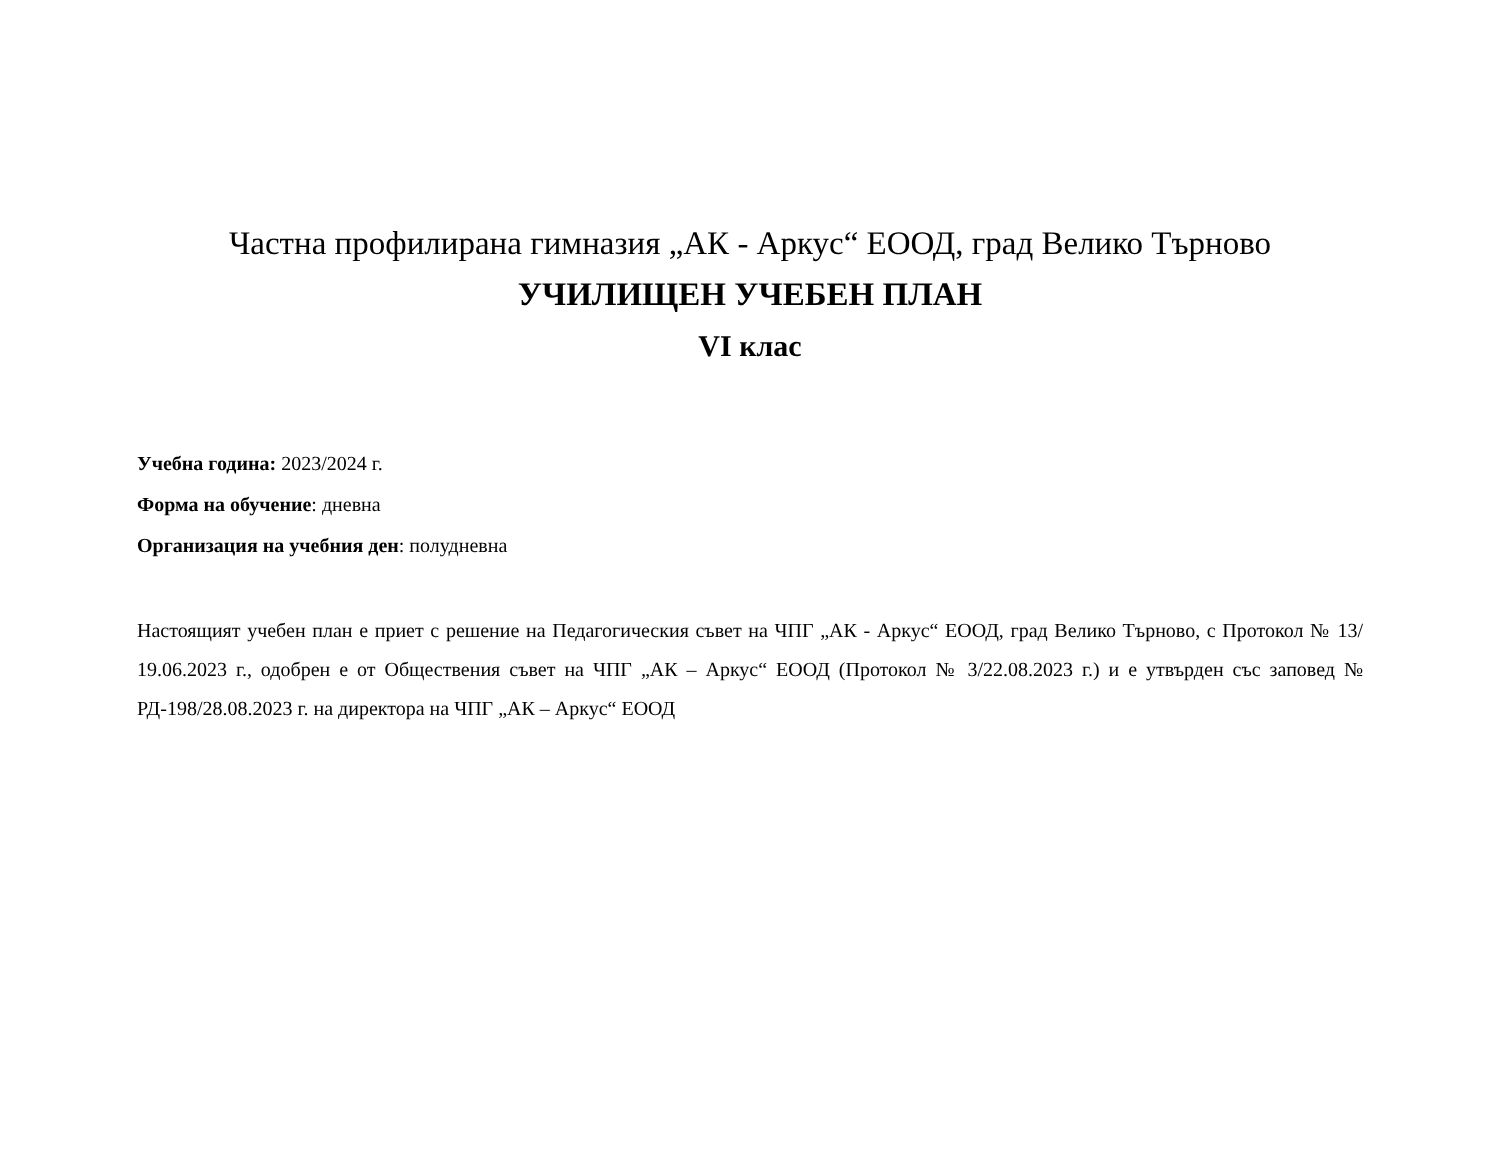Частна профилирана гимназия „АК - Аркус“ ЕООД, град Велико Търново
УЧИЛИЩЕН УЧЕБЕН ПЛАН
VI клас
Учебна година: 2023/2024 г.
Форма на обучение: дневна
Организация на учебния ден: полудневна
Настоящият учебен план е приет с решение на Педагогическия съвет на ЧПГ „АК - Аркус“ ЕООД, град Велико Търново, с Протокол № 13/ 19.06.2023 г., одобрен е от Обществения съвет на ЧПГ „АК – Аркус“ ЕООД (Протокол № 3/22.08.2023 г.) и е утвърден със заповед № РД-198/28.08.2023 г. на директора на ЧПГ „АК – Аркус“ ЕООД